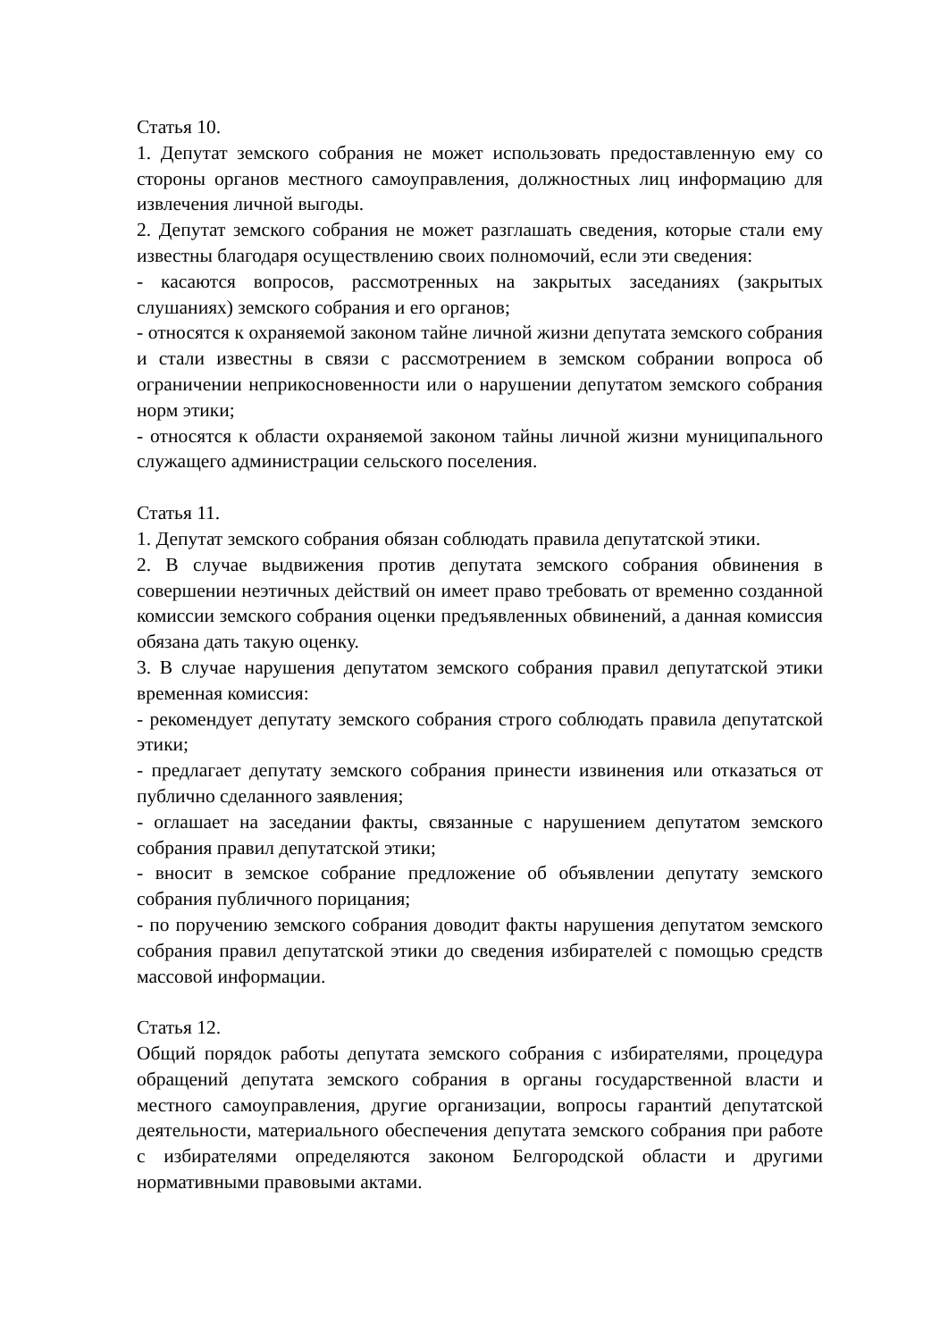Статья 10.
1. Депутат земского собрания не может использовать предоставленную ему со стороны органов местного самоуправления, должностных лиц информацию для извлечения личной выгоды.
2. Депутат земского собрания не может разглашать сведения, которые стали ему известны благодаря осуществлению своих полномочий, если эти сведения:
- касаются вопросов, рассмотренных на закрытых заседаниях (закрытых слушаниях) земского собрания и его органов;
- относятся к охраняемой законом тайне личной жизни депутата земского собрания и стали известны в связи с рассмотрением в земском собрании вопроса об ограничении неприкосновенности или о нарушении депутатом земского собрания норм этики;
- относятся к области охраняемой законом тайны личной жизни муниципального служащего администрации сельского поселения.
Статья 11.
1. Депутат земского собрания обязан соблюдать правила депутатской этики.
2. В случае выдвижения против депутата земского собрания обвинения в совершении неэтичных действий он имеет право требовать от временно созданной комиссии земского собрания оценки предъявленных обвинений, а данная комиссия обязана дать такую оценку.
3. В случае нарушения депутатом земского собрания правил депутатской этики временная комиссия:
- рекомендует депутату земского собрания строго соблюдать правила депутатской этики;
- предлагает депутату земского собрания принести извинения или отказаться от публично сделанного заявления;
- оглашает на заседании факты, связанные с нарушением депутатом земского собрания правил депутатской этики;
- вносит в земское собрание предложение об объявлении депутату земского собрания публичного порицания;
- по поручению земского собрания доводит факты нарушения депутатом земского собрания правил депутатской этики до сведения избирателей с помощью средств массовой информации.
Статья 12.
Общий порядок работы депутата земского собрания с избирателями, процедура обращений депутата земского собрания в органы государственной власти и местного самоуправления, другие организации, вопросы гарантий депутатской деятельности, материального обеспечения депутата земского собрания при работе с избирателями определяются законом Белгородской области и другими нормативными правовыми актами.